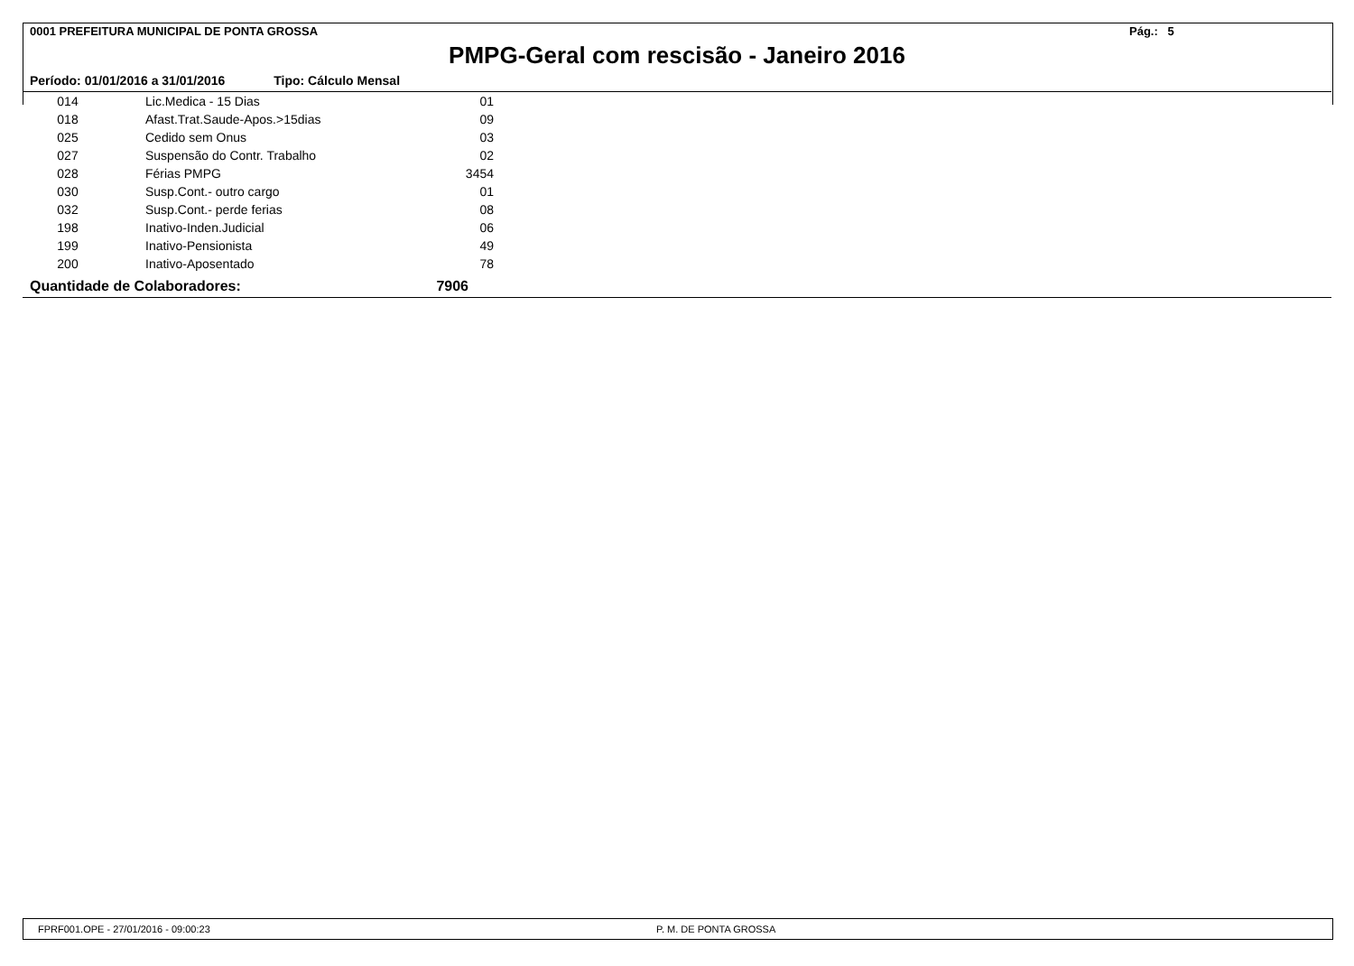0001 PREFEITURA MUNICIPAL DE PONTA GROSSA Pág.: 5
PMPG-Geral com rescisão - Janeiro 2016
Período: 01/01/2016 a 31/01/2016 Tipo: Cálculo Mensal
| 014 | Lic.Medica - 15 Dias | 01 |
| 018 | Afast.Trat.Saude-Apos.>15dias | 09 |
| 025 | Cedido sem Onus | 03 |
| 027 | Suspensão do Contr. Trabalho | 02 |
| 028 | Férias PMPG | 3454 |
| 030 | Susp.Cont.- outro cargo | 01 |
| 032 | Susp.Cont.- perde ferias | 08 |
| 198 | Inativo-Inden.Judicial | 06 |
| 199 | Inativo-Pensionista | 49 |
| 200 | Inativo-Aposentado | 78 |
Quantidade de Colaboradores: 7906
FPRF001.OPE - 27/01/2016 - 09:00:23 P. M. DE PONTA GROSSA